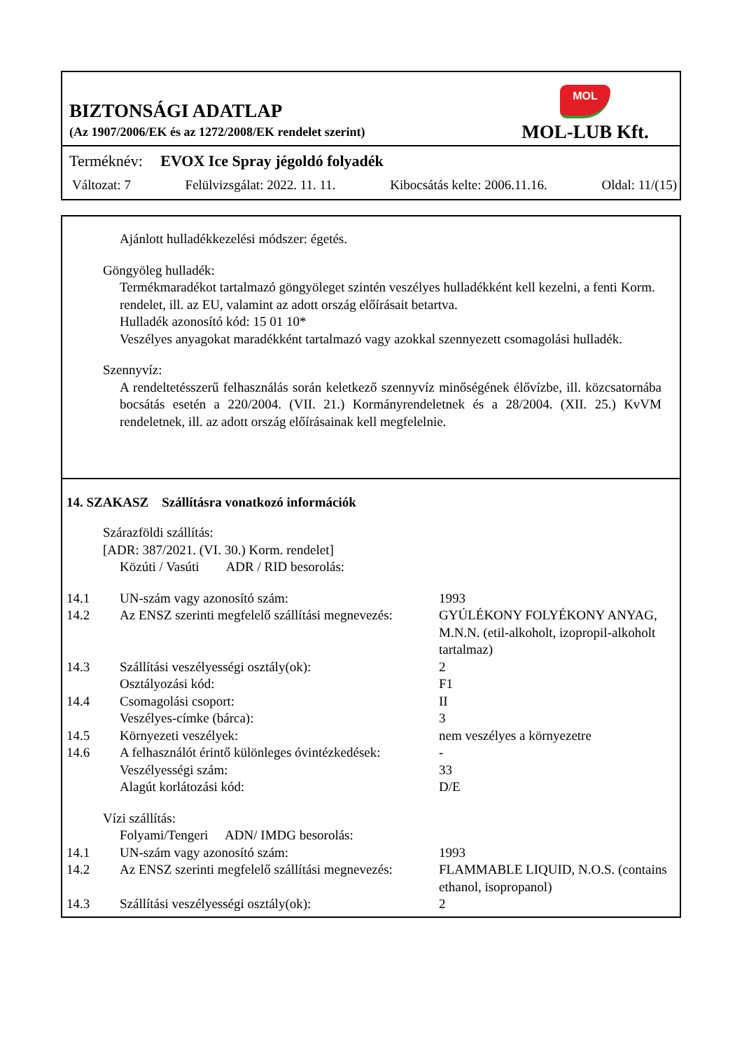BIZTONSÁGI ADATLAP
(Az 1907/2006/EK és az 1272/2008/EK rendelet szerint)
MOL
MOL-LUB Kft.
Terméknév: EVOX Ice Spray jégoldó folyadék
Változat: 7 Felülvizsgálat: 2022. 11. 11. Kibocsátás kelte: 2006.11.16. Oldal: 11/(15)
Ajánlott hulladékkezelési módszer: égetés.
Göngyöleg hulladék:
Termékmaradékot tartalmazó göngyöleget szintén veszélyes hulladékként kell kezelni, a fenti Korm. rendelet, ill. az EU, valamint az adott ország előírásait betartva.
Hulladék azonosító kód: 15 01 10*
Veszélyes anyagokat maradékként tartalmazó vagy azokkal szennyezett csomagolási hulladék.
Szennyvíz:
A rendeltetésszerű felhasználás során keletkező szennyvíz minőségének élővízbe, ill. közcsatornába bocsátás esetén a 220/2004. (VII. 21.) Kormányrendeletnek és a 28/2004. (XII. 25.) KvVM rendeletnek, ill. az adott ország előírásainak kell megfelelnie.
14. SZAKASZ Szállításra vonatkozó információk
Szárazföldi szállítás:
[ADR: 387/2021. (VI. 30.) Korm. rendelet]
Közúti / Vasúti ADR / RID besorolás:
14.1 UN-szám vagy azonosító szám: 1993
14.2 Az ENSZ szerinti megfelelő szállítási megnevezés: GYÚLÉKONY FOLYÉKONY ANYAG, M.N.N. (etil-alkoholt, izopropil-alkoholt tartalmaz)
14.3 Szállítási veszélyességi osztály(ok): 2
Osztályozási kód: F1
14.4 Csomagolási csoport: II
Veszélyes-címke (bárca): 3
14.5 Környezeti veszélyek: nem veszélyes a környezetre
14.6 A felhasználót érintő különleges óvintézkedések: -
Veszélyességi szám: 33
Alagút korlátozási kód: D/E
Vízi szállítás:
Folyami/Tengeri ADN/ IMDG besorolás:
14.1 UN-szám vagy azonosító szám: 1993
14.2 Az ENSZ szerinti megfelelő szállítási megnevezés: FLAMMABLE LIQUID, N.O.S. (contains ethanol, isopropanol)
14.3 Szállítási veszélyességi osztály(ok): 2